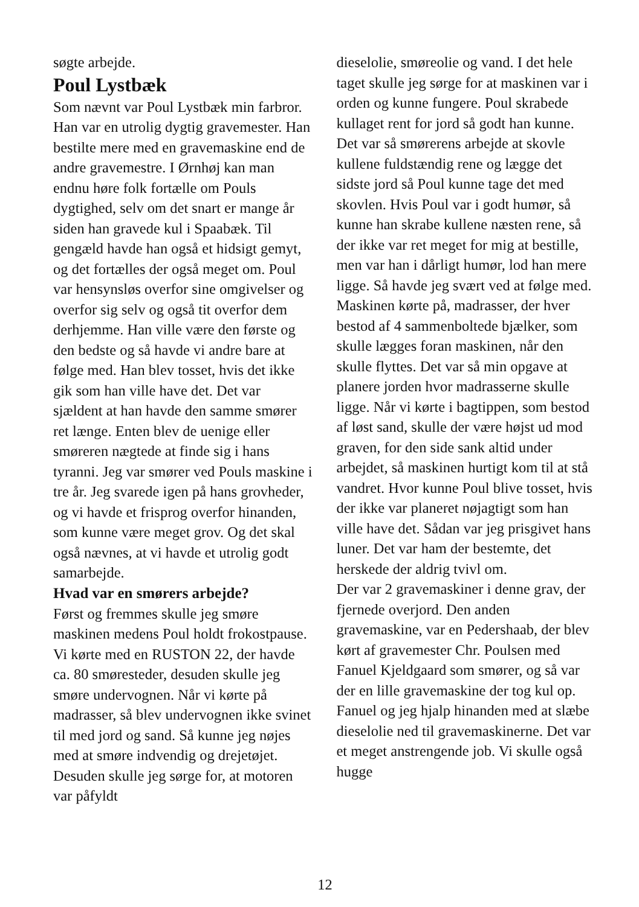søgte arbejde.
Poul Lystbæk
Som nævnt var Poul Lystbæk min farbror. Han var en utrolig dygtig gravemester. Han bestilte mere med en gravemaskine end de andre gravemestre. I Ørnhøj kan man endnu høre folk fortælle om Pouls dygtighed, selv om det snart er mange år siden han gravede kul i Spaabæk. Til gengæld havde han også et hidsigt gemyt, og det fortælles der også meget om. Poul var hensynsløs overfor sine omgivelser og overfor sig selv og også tit overfor dem derhjemme. Han ville være den første og den bedste og så havde vi andre bare at følge med. Han blev tosset, hvis det ikke gik som han ville have det. Det var sjældent at han havde den samme smører ret længe. Enten blev de uenige eller smøreren nægtede at finde sig i hans tyranni. Jeg var smører ved Pouls maskine i tre år. Jeg svarede igen på hans grovheder, og vi havde et frisprog overfor hinanden, som kunne være meget grov. Og det skal også nævnes, at vi havde et utrolig godt samarbejde.
Hvad var en smørers arbejde?
Først og fremmes skulle jeg smøre maskinen medens Poul holdt frokostpause. Vi kørte med en RUSTON 22, der havde ca. 80 smøresteder, desuden skulle jeg smøre undervognen. Når vi kørte på madrasser, så blev undervognen ikke svinet til med jord og sand. Så kunne jeg nøjes med at smøre indvendig og drejetøjet. Desuden skulle jeg sørge for, at motoren var påfyldt
dieselolie, smøreolie og vand. I det hele taget skulle jeg sørge for at maskinen var i orden og kunne fungere. Poul skrabede kullaget rent for jord så godt han kunne. Det var så smørerens arbejde at skovle kullene fuldstændig rene og lægge det sidste jord så Poul kunne tage det med skovlen. Hvis Poul var i godt humør, så kunne han skrabe kullene næsten rene, så der ikke var ret meget for mig at bestille, men var han i dårligt humør, lod han mere ligge. Så havde jeg svært ved at følge med.
Maskinen kørte på, madrasser, der hver bestod af 4 sammenboltede bjælker, som skulle lægges foran maskinen, når den skulle flyttes. Det var så min opgave at planere jorden hvor madrasserne skulle ligge. Når vi kørte i bagtippen, som bestod af løst sand, skulle der være højst ud mod graven, for den side sank altid under arbejdet, så maskinen hurtigt kom til at stå vandret. Hvor kunne Poul blive tosset, hvis der ikke var planeret nøjagtigt som han ville have det. Sådan var jeg prisgivet hans luner. Det var ham der bestemte, det herskede der aldrig tvivl om.
Der var 2 gravemaskiner i denne grav, der fjernede overjord. Den anden gravemaskine, var en Pedershaab, der blev kørt af gravemester Chr. Poulsen med Fanuel Kjeldgaard som smører, og så var der en lille gravemaskine der tog kul op. Fanuel og jeg hjalp hinanden med at slæbe dieselolie ned til gravemaskinerne. Det var et meget anstrengende job. Vi skulle også hugge
12